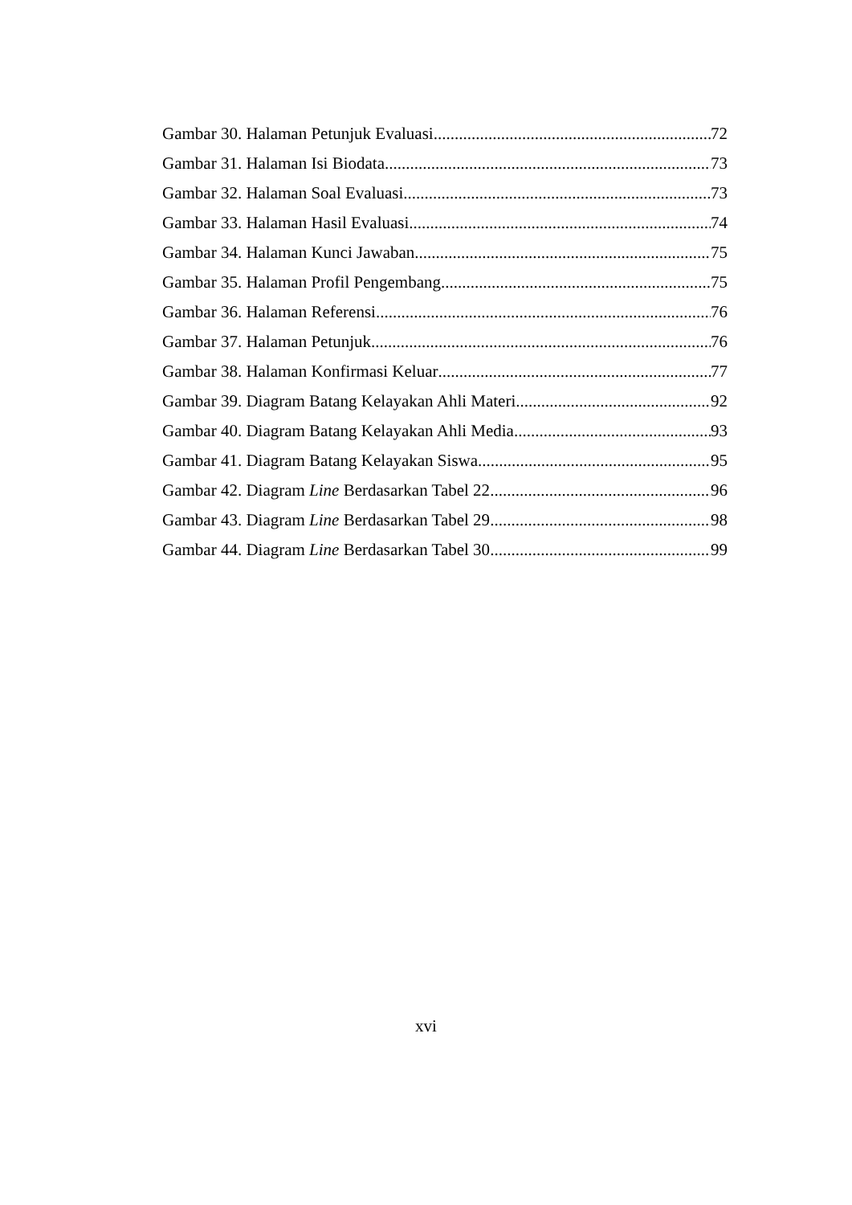Gambar 30. Halaman Petunjuk Evaluasi 72
Gambar 31. Halaman Isi Biodata 73
Gambar 32. Halaman Soal Evaluasi 73
Gambar 33. Halaman Hasil Evaluasi 74
Gambar 34. Halaman Kunci Jawaban 75
Gambar 35. Halaman Profil Pengembang 75
Gambar 36. Halaman Referensi 76
Gambar 37. Halaman Petunjuk 76
Gambar 38. Halaman Konfirmasi Keluar 77
Gambar 39. Diagram Batang Kelayakan Ahli Materi 92
Gambar 40. Diagram Batang Kelayakan Ahli Media 93
Gambar 41. Diagram Batang Kelayakan Siswa 95
Gambar 42. Diagram Line Berdasarkan Tabel 22 96
Gambar 43. Diagram Line Berdasarkan Tabel 29 98
Gambar 44. Diagram Line Berdasarkan Tabel 30 99
xvi